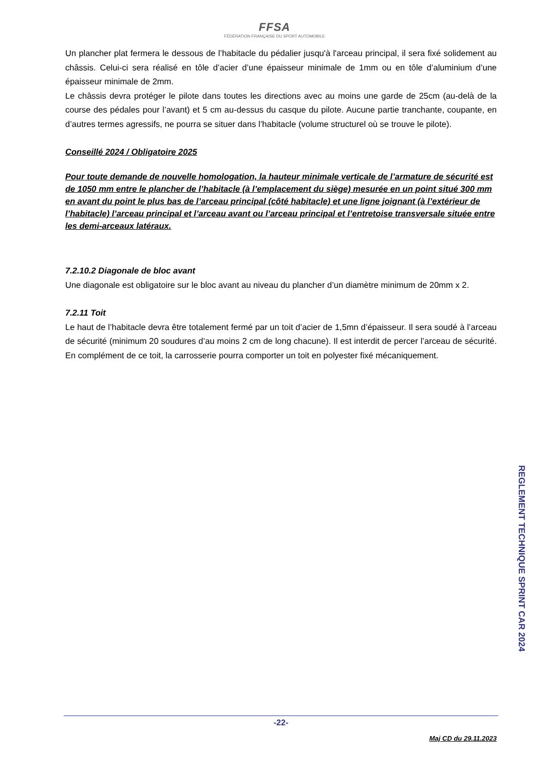FFSA
FÉDÉRATION FRANÇAISE DU SPORT AUTOMOBILE
Un plancher plat fermera le dessous de l’habitacle du pédalier jusqu'à l'arceau principal, il sera fixé solidement au châssis. Celui-ci sera réalisé en tôle d’acier d’une épaisseur minimale de 1mm ou en tôle d’aluminium d’une épaisseur minimale de 2mm.
Le châssis devra protéger le pilote dans toutes les directions avec au moins une garde de 25cm (au-delà de la course des pédales pour l’avant) et 5 cm au-dessus du casque du pilote. Aucune partie tranchante, coupante, en d’autres termes agressifs, ne pourra se situer dans l’habitacle (volume structurel où se trouve le pilote).
Conseillé 2024 / Obligatoire 2025
Pour toute demande de nouvelle homologation, la hauteur minimale verticale de l’armature de sécurité est de 1050 mm entre le plancher de l’habitacle (à l’emplacement du siège) mesurée en un point situé 300 mm en avant du point le plus bas de l’arceau principal (côté habitacle) et une ligne joignant (à l’extérieur de l’habitacle) l’arceau principal et l’arceau avant ou l’arceau principal et l’entretoise transversale située entre les demi-arceaux latéraux.
7.2.10.2 Diagonale de bloc avant
Une diagonale est obligatoire sur le bloc avant au niveau du plancher d’un diamètre minimum de 20mm x 2.
7.2.11 Toit
Le haut de l’habitacle devra être totalement fermé par un toit d’acier de 1,5mn d’épaisseur. Il sera soudé à l’arceau de sécurité (minimum 20 soudures d’au moins 2 cm de long chacune). Il est interdit de percer l’arceau de sécurité. En complément de ce toit, la carrosserie pourra comporter un toit en polyester fixé mécaniquement.
REGLEMENT TECHNIQUE SPRINT CAR 2024
-22-
Maj CD du 29.11.2023